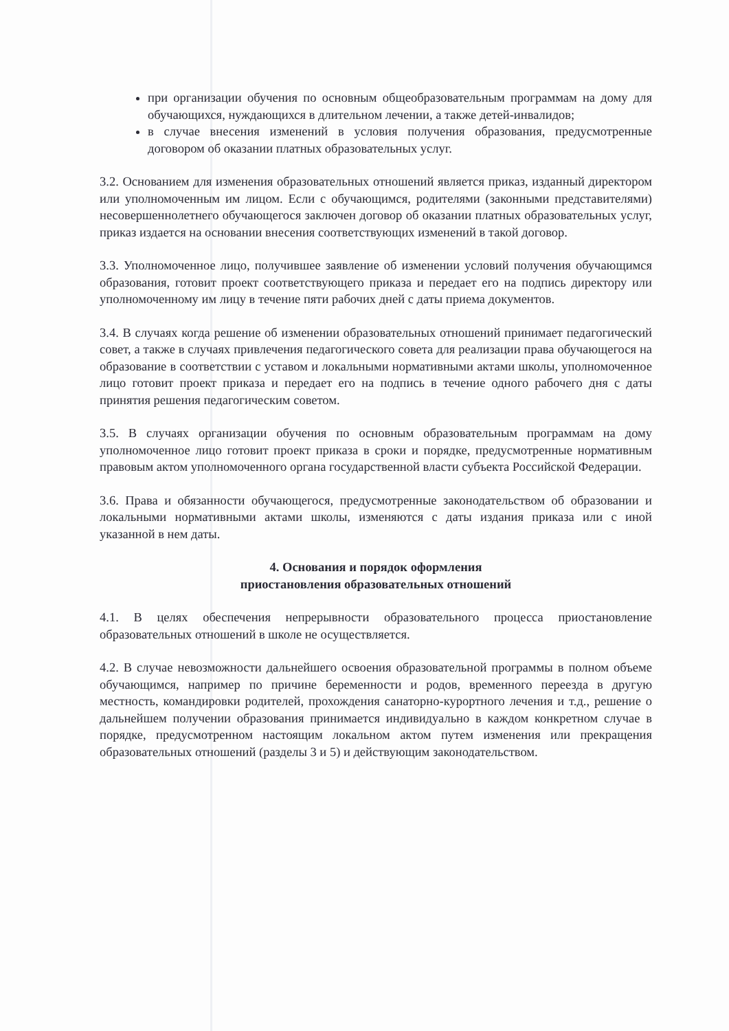при организации обучения по основным общеобразовательным программам на дому для обучающихся, нуждающихся в длительном лечении, а также детей-инвалидов;
в случае внесения изменений в условия получения образования, предусмотренные договором об оказании платных образовательных услуг.
3.2. Основанием для изменения образовательных отношений является приказ, изданный директором или уполномоченным им лицом. Если с обучающимся, родителями (законными представителями) несовершеннолетнего обучающегося заключен договор об оказании платных образовательных услуг, приказ издается на основании внесения соответствующих изменений в такой договор.
3.3. Уполномоченное лицо, получившее заявление об изменении условий получения обучающимся образования, готовит проект соответствующего приказа и передает его на подпись директору или уполномоченному им лицу в течение пяти рабочих дней с даты приема документов.
3.4. В случаях когда решение об изменении образовательных отношений принимает педагогический совет, а также в случаях привлечения педагогического совета для реализации права обучающегося на образование в соответствии с уставом и локальными нормативными актами школы, уполномоченное лицо готовит проект приказа и передает его на подпись в течение одного рабочего дня с даты принятия решения педагогическим советом.
3.5. В случаях организации обучения по основным образовательным программам на дому уполномоченное лицо готовит проект приказа в сроки и порядке, предусмотренные нормативным правовым актом уполномоченного органа государственной власти субъекта Российской Федерации.
3.6. Права и обязанности обучающегося, предусмотренные законодательством об образовании и локальными нормативными актами школы, изменяются с даты издания приказа или с иной указанной в нем даты.
4. Основания и порядок оформления
приостановления образовательных отношений
4.1. В целях обеспечения непрерывности образовательного процесса приостановление образовательных отношений в школе не осуществляется.
4.2. В случае невозможности дальнейшего освоения образовательной программы в полном объеме обучающимся, например по причине беременности и родов, временного переезда в другую местность, командировки родителей, прохождения санаторно-курортного лечения и т.д., решение о дальнейшем получении образования принимается индивидуально в каждом конкретном случае в порядке, предусмотренном настоящим локальном актом путем изменения или прекращения образовательных отношений (разделы 3 и 5) и действующим законодательством.